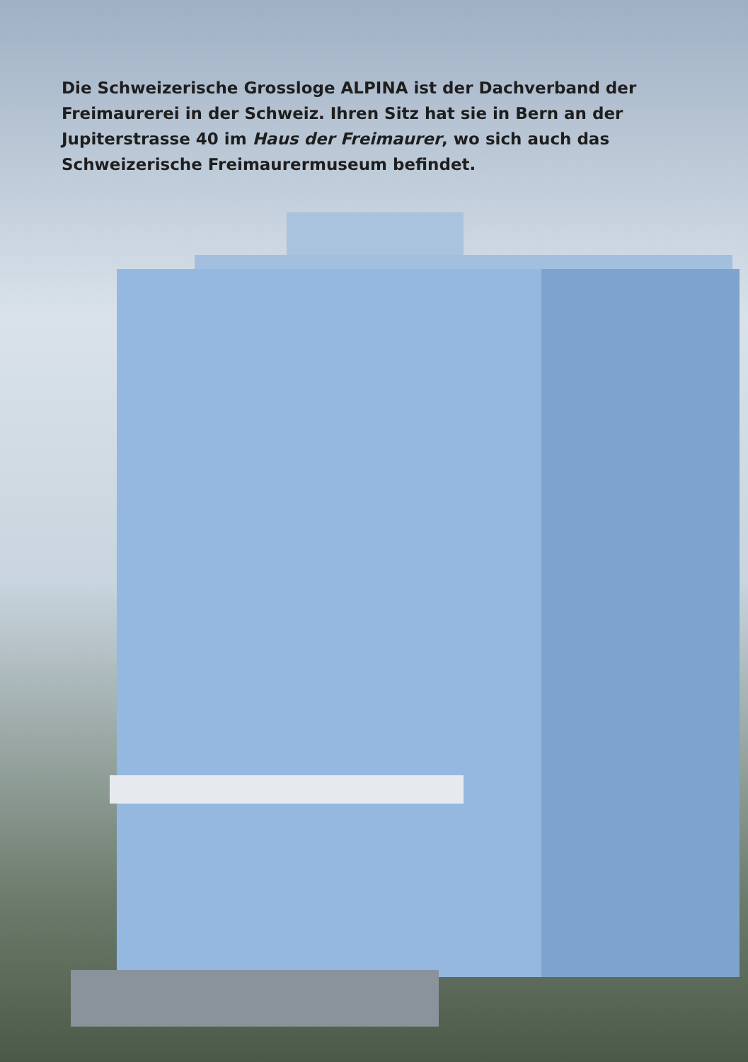Die Schweizerische Grossloge ALPINA ist der Dachverband der Freimaurerei in der Schweiz. Ihren Sitz hat sie in Bern an der Jupiterstrasse 40 im Haus der Freimaurer, wo sich auch das Schweizerische Freimaurermuseum befindet.